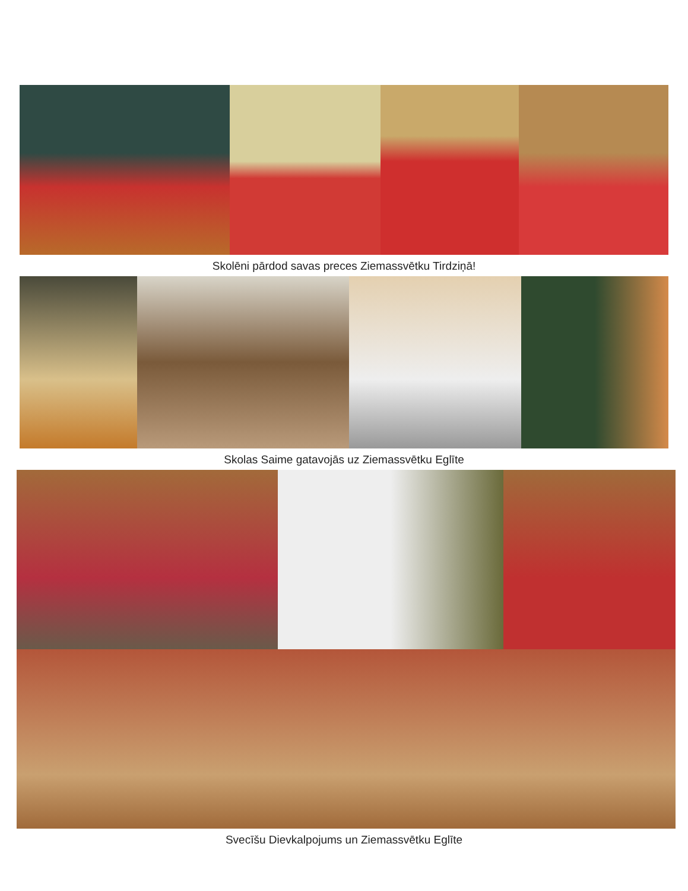Skolēni pārdod savas preces Ziemassvētku Tirdziņā!
Skolas Saime gatavojās uz Ziemassvētku Eglīte
Svecīšu Dievkalpojums un Ziemassvētku Eglīte